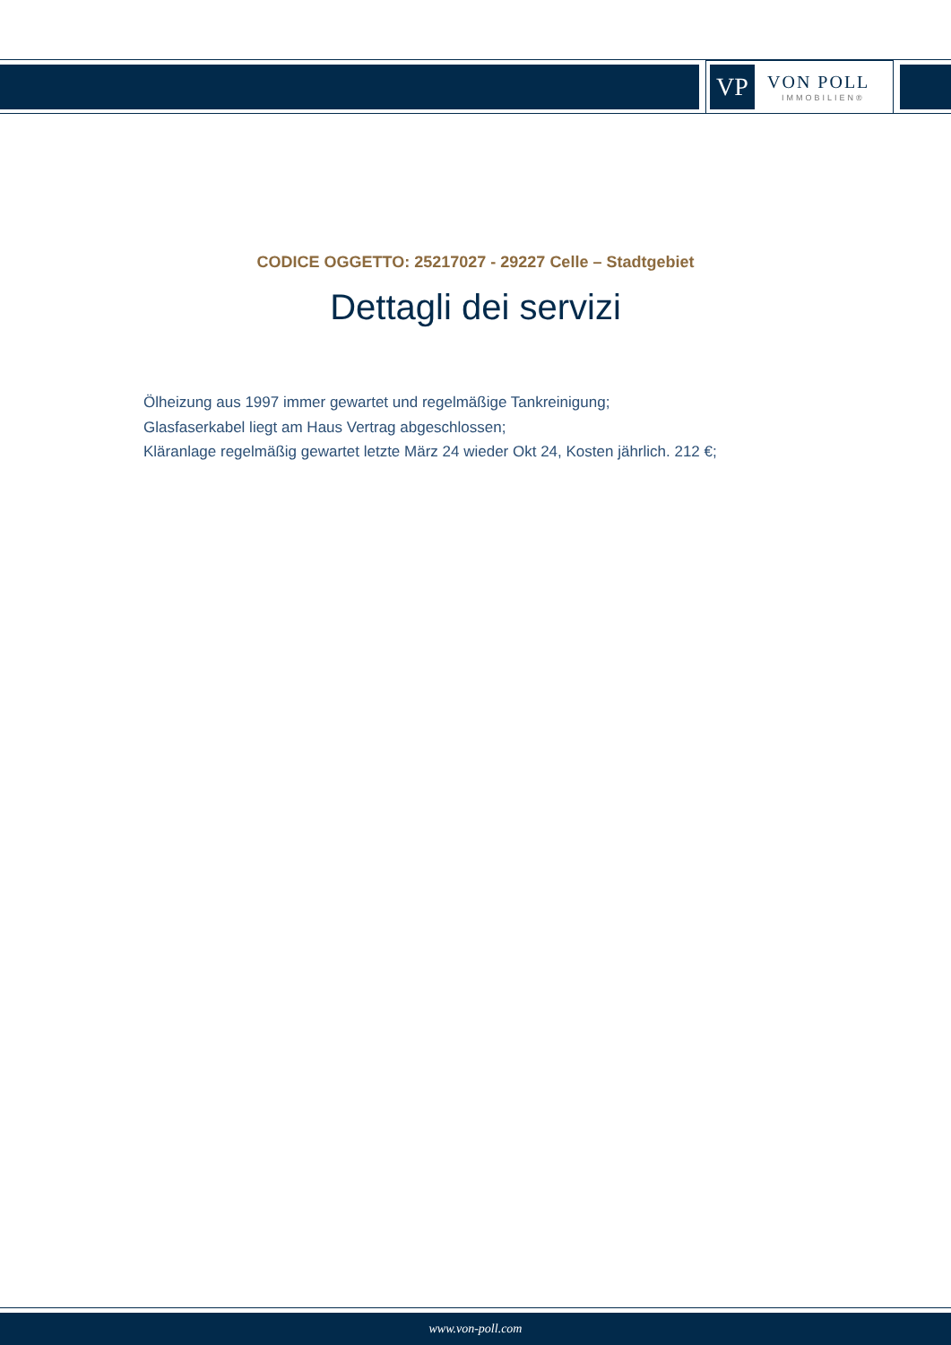VP
VON POLL
IMMOBILIEN®
CODICE OGGETTO: 25217027 - 29227 Celle – Stadtgebiet
Dettagli dei servizi
Ölheizung aus 1997 immer gewartet und regelmäßige Tankreinigung;
Glasfaserkabel liegt am Haus Vertrag abgeschlossen;
Kläranlage regelmäßig gewartet letzte März 24 wieder Okt 24, Kosten jährlich. 212 €;
www.von-poll.com